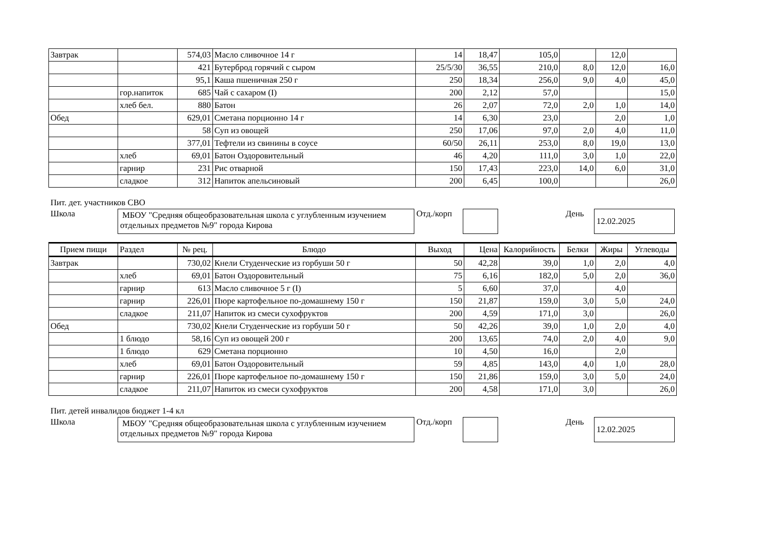| Завтрак | | 574,03 | Масло сливочное 14 г | 14 | 18,47 | 105,0 | | 12,0 | |
| | | 421 | Бутерброд горячий с сыром | 25/5/30 | 36,55 | 210,0 | 8,0 | 12,0 | 16,0 |
| | | 95,1 | Каша пшеничная 250 г | 250 | 18,34 | 256,0 | 9,0 | 4,0 | 45,0 |
| | гор.напиток | 685 | Чай с сахаром (I) | 200 | 2,12 | 57,0 | | | 15,0 |
| | хлеб бел. | 880 | Батон | 26 | 2,07 | 72,0 | 2,0 | 1,0 | 14,0 |
| Обед | | 629,01 | Сметана порционно 14 г | 14 | 6,30 | 23,0 | | 2,0 | 1,0 |
| | | 58 | Суп из овощей | 250 | 17,06 | 97,0 | 2,0 | 4,0 | 11,0 |
| | | 377,01 | Тефтели из свинины в соусе | 60/50 | 26,11 | 253,0 | 8,0 | 19,0 | 13,0 |
| | хлеб | 69,01 | Батон Оздоровительный | 46 | 4,20 | 111,0 | 3,0 | 1,0 | 22,0 |
| | гарнир | 231 | Рис отварной | 150 | 17,43 | 223,0 | 14,0 | 6,0 | 31,0 |
| | сладкое | 312 | Напиток апельсиновый | 200 | 6,45 | 100,0 | | | 26,0 |
Пит. дет. участников СВО
Школа
МБОУ "Средняя общеобразовательная школа с углубленным изучением отдельных предметов №9" города Кирова
Отд./корп
День
12.02.2025
| Прием пищи | Раздел | № рец. | Блюдо | Выход | Цена | Калорийность | Белки | Жиры | Углеводы |
| --- | --- | --- | --- | --- | --- | --- | --- | --- | --- |
| Завтрак | | 730,02 | Кнели Студенческие из горбуши 50 г | 50 | 42,28 | 39,0 | 1,0 | 2,0 | 4,0 |
| | хлеб | 69,01 | Батон Оздоровительный | 75 | 6,16 | 182,0 | 5,0 | 2,0 | 36,0 |
| | гарнир | 613 | Масло сливочное 5 г (I) | 5 | 6,60 | 37,0 | | 4,0 | |
| | гарнир | 226,01 | Пюре картофельное по-домашнему 150 г | 150 | 21,87 | 159,0 | 3,0 | 5,0 | 24,0 |
| | сладкое | 211,07 | Напиток из смеси сухофруктов | 200 | 4,59 | 171,0 | 3,0 | | 26,0 |
| Обед | | 730,02 | Кнели Студенческие из горбуши 50 г | 50 | 42,26 | 39,0 | 1,0 | 2,0 | 4,0 |
| | 1 блюдо | 58,16 | Суп из овощей 200 г | 200 | 13,65 | 74,0 | 2,0 | 4,0 | 9,0 |
| | 1 блюдо | 629 | Сметана порционно | 10 | 4,50 | 16,0 | | 2,0 | |
| | хлеб | 69,01 | Батон Оздоровительный | 59 | 4,85 | 143,0 | 4,0 | 1,0 | 28,0 |
| | гарнир | 226,01 | Пюре картофельное по-домашнему 150 г | 150 | 21,86 | 159,0 | 3,0 | 5,0 | 24,0 |
| | сладкое | 211,07 | Напиток из смеси сухофруктов | 200 | 4,58 | 171,0 | 3,0 | | 26,0 |
Пит. детей инвалидов бюджет 1-4 кл
Школа
МБОУ "Средняя общеобразовательная школа с углубленным изучением отдельных предметов №9" города Кирова
Отд./корп
День
12.02.2025